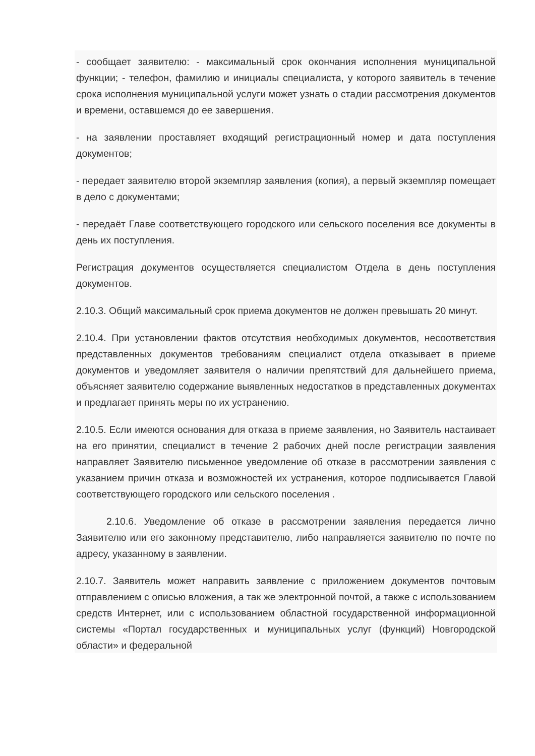- сообщает заявителю: - максимальный срок окончания исполнения муниципальной функции; - телефон, фамилию и инициалы специалиста, у которого заявитель в течение срока исполнения муниципальной услуги может узнать о стадии рассмотрения документов и времени, оставшемся до ее завершения.
- на заявлении проставляет входящий регистрационный номер и дата поступления документов;
- передает заявителю второй экземпляр заявления (копия), а первый экземпляр помещает в дело с документами;
- передаёт Главе соответствующего городского или сельского поселения все документы в день их поступления.
Регистрация документов осуществляется специалистом Отдела в день поступления документов.
2.10.3. Общий максимальный срок приема документов не должен превышать 20 минут.
2.10.4. При установлении фактов отсутствия необходимых документов, несоответствия представленных документов требованиям специалист отдела отказывает в приеме документов и уведомляет заявителя о наличии препятствий для дальнейшего приема, объясняет заявителю содержание выявленных недостатков в представленных документах и предлагает принять меры по их устранению.
2.10.5. Если имеются основания для отказа в приеме заявления, но Заявитель настаивает на его принятии, специалист в течение 2 рабочих дней после регистрации заявления направляет Заявителю письменное уведомление об отказе в рассмотрении заявления с указанием причин отказа и возможностей их устранения, которое подписывается Главой соответствующего городского или сельского поселения .
2.10.6. Уведомление об отказе в рассмотрении заявления передается лично Заявителю или его законному представителю, либо направляется заявителю по почте по адресу, указанному в заявлении.
2.10.7. Заявитель может направить заявление с приложением документов почтовым отправлением с описью вложения, а так же электронной почтой, а также с использованием средств Интернет, или с использованием областной государственной информационной системы «Портал государственных и муниципальных услуг (функций) Новгородской области» и федеральной